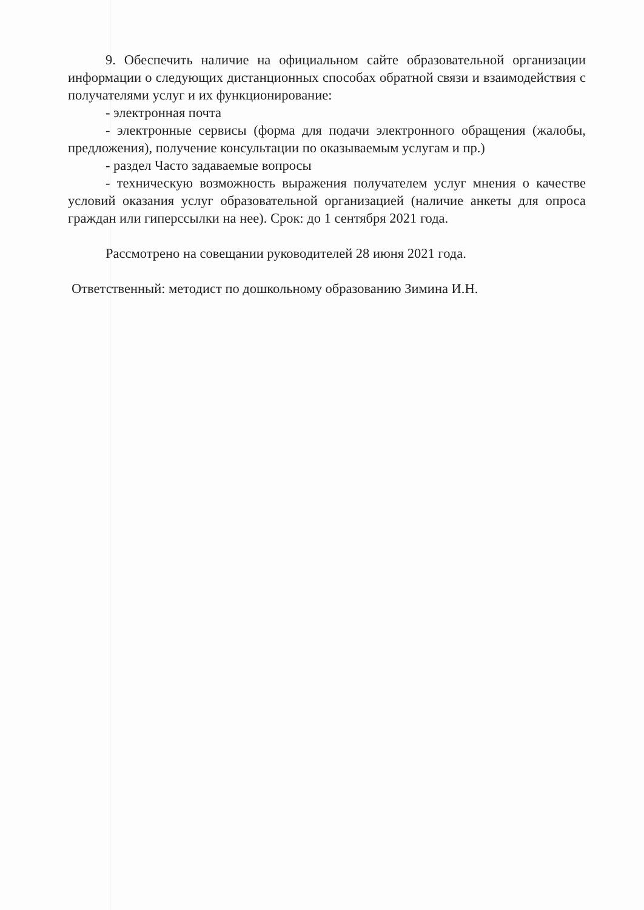9. Обеспечить наличие на официальном сайте образовательной организации информации о следующих дистанционных способах обратной связи и взаимодействия с получателями услуг и их функционирование:
- электронная почта
- электронные сервисы (форма для подачи электронного обращения (жалобы, предложения), получение консультации по оказываемым услугам и пр.)
- раздел Часто задаваемые вопросы
- техническую возможность выражения получателем услуг мнения о качестве условий оказания услуг образовательной организацией (наличие анкеты для опроса граждан или гиперссылки на нее). Срок: до 1 сентября 2021 года.
Рассмотрено на совещании руководителей 28 июня 2021 года.
Ответственный: методист по дошкольному образованию Зимина И.Н.